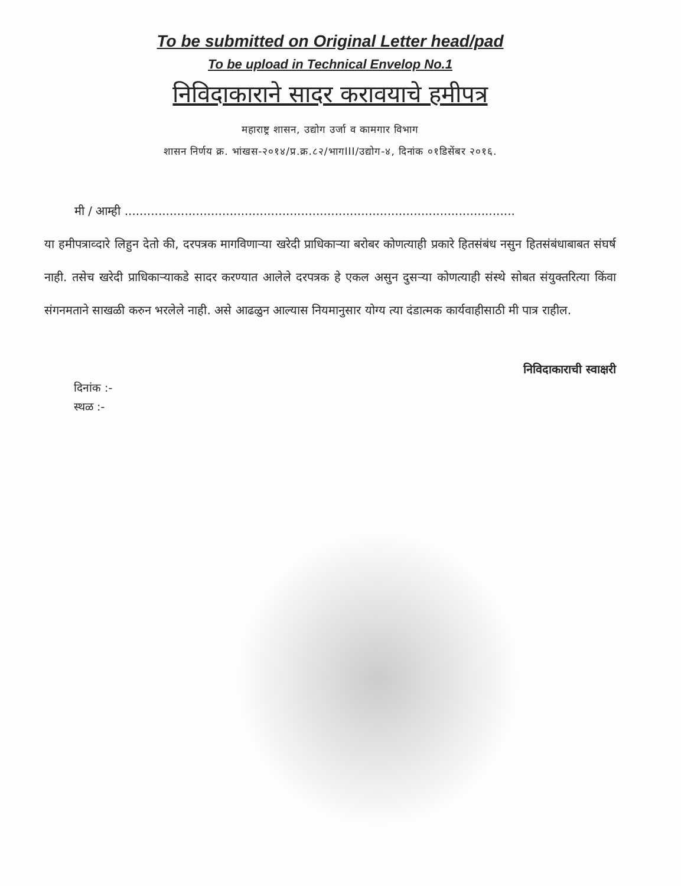To be submitted on Original Letter head/pad
To be upload in Technical Envelop No.1
निविदाकाराने सादर करावयाचे हमीपत्र
महाराष्ट्र शासन, उद्योग उर्जा व कामगार विभाग
शासन निर्णय क्र. भांखस-२०१४/प्र.क्र.८२/भागIII/उद्योग-४, दिनांक ०१डिसेंबर २०१६.
मी / आम्ही ........................................................................................................
या हमीपत्राव्दारे लिहुन देतो की, दरपत्रक मागविणाऱ्या खरेदी प्राधिकाऱ्या बरोबर कोणत्याही प्रकारे हितसंबंध नसुन हितसंबंधाबाबत संघर्ष नाही. तसेच खरेदी प्राधिकाऱ्याकडे सादर करण्यात आलेले दरपत्रक हे एकल असुन दुसऱ्या कोणत्याही संस्थे सोबत संयुक्तरित्या किंवा संगनमताने साखळी करुन भरलेले नाही. असे आढळुन आल्यास नियमानुसार योग्य त्या दंडात्मक कार्यवाहीसाठी मी पात्र राहील.
निविदाकाराची स्वाक्षरी
दिनांक :-
स्थळ :-